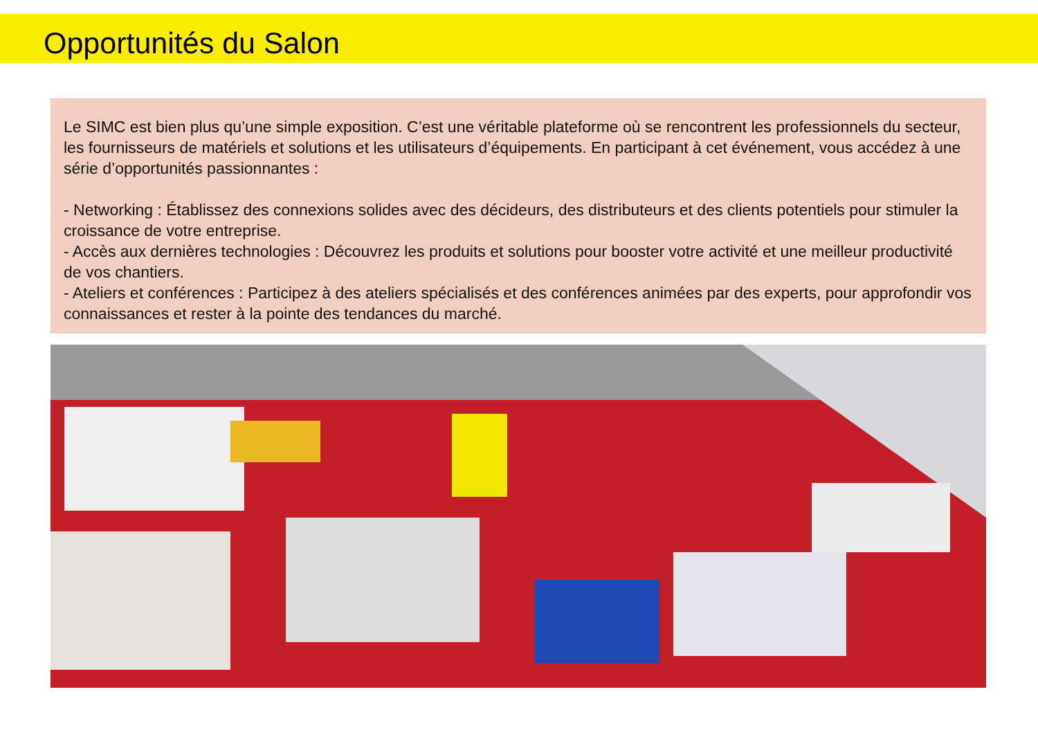Opportunités du Salon
Le SIMC est bien plus qu’une simple exposition. C’est une véritable plateforme où se rencontrent les professionnels du secteur, les fournisseurs de matériels et solutions et les utilisateurs d’équipements. En participant à cet événement, vous accédez à une série d’opportunités passionnantes :
- Networking : Établissez des connexions solides avec des décideurs, des distributeurs et des clients potentiels pour stimuler la croissance de votre entreprise.
- Accès aux dernières technologies : Découvrez les produits et solutions pour booster votre activité et une meilleur productivité de vos chantiers.
- Ateliers et conférences : Participez à des ateliers spécialisés et des conférences animées par des experts, pour approfondir vos connaissances et rester à la pointe des tendances du marché.